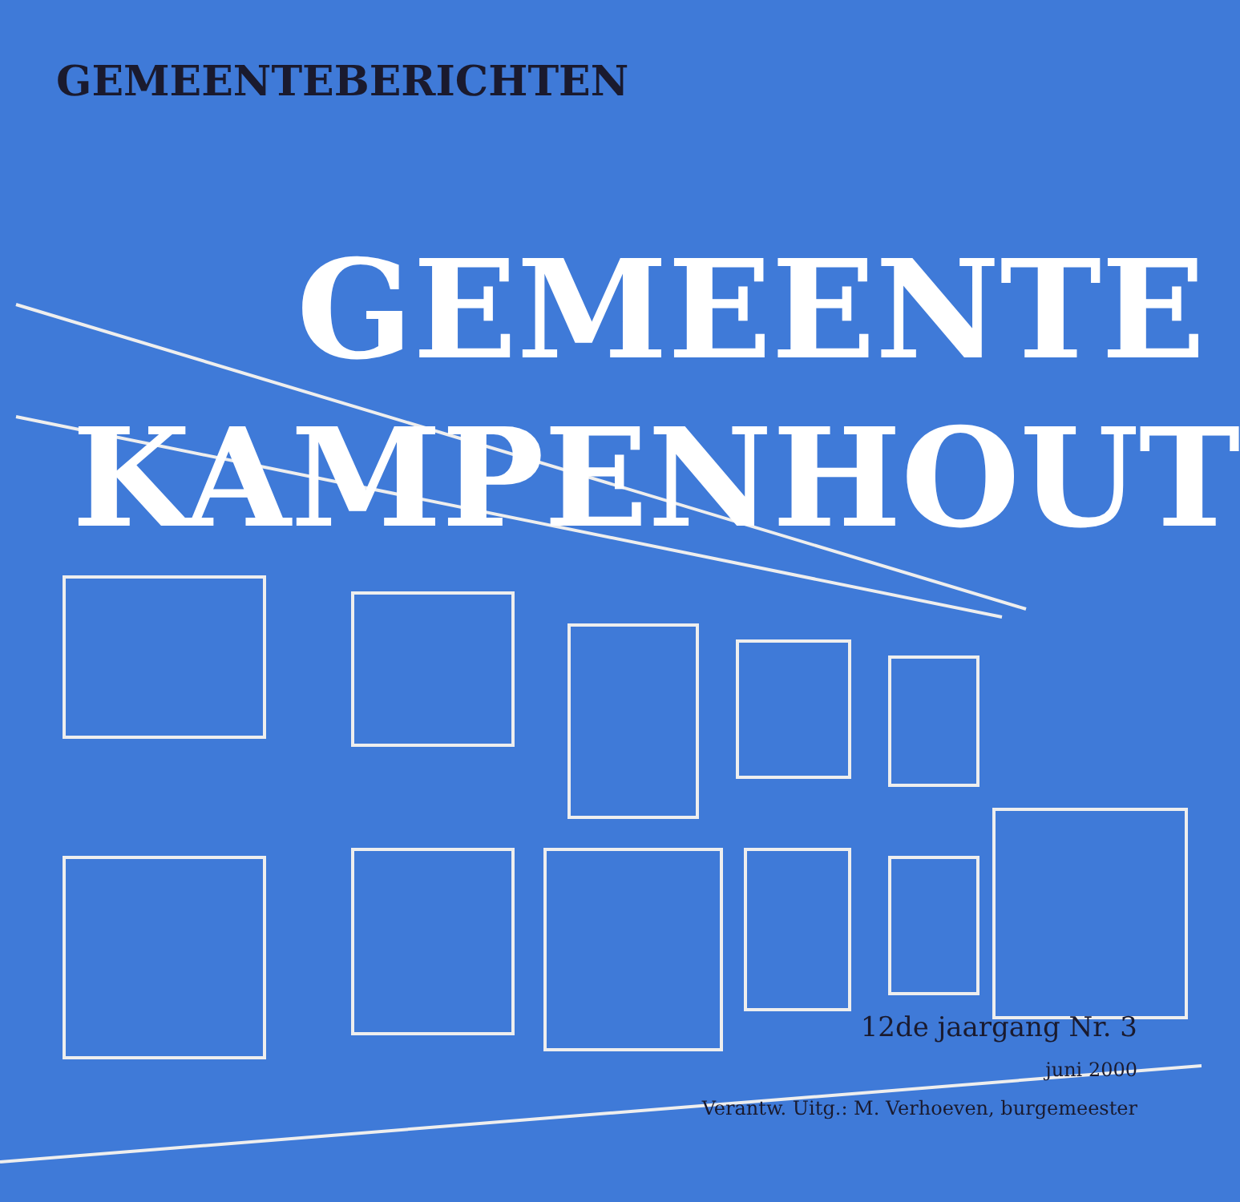GEMEENTEBERICHTEN
GEMEENTE
KAMPENHOUT
12de jaargang Nr. 3
juni 2000
Verantw. Uitg.: M. Verhoeven, burgemeester